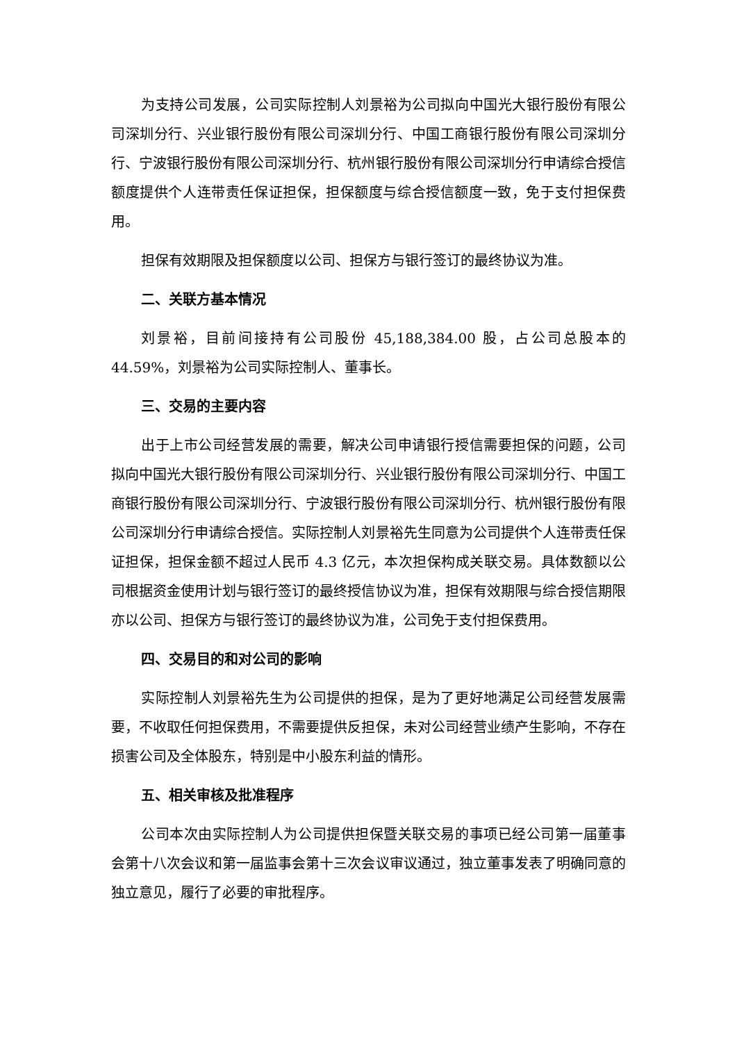为支持公司发展，公司实际控制人刘景裕为公司拟向中国光大银行股份有限公司深圳分行、兴业银行股份有限公司深圳分行、中国工商银行股份有限公司深圳分行、宁波银行股份有限公司深圳分行、杭州银行股份有限公司深圳分行申请综合授信额度提供个人连带责任保证担保，担保额度与综合授信额度一致，免于支付担保费用。
担保有效期限及担保额度以公司、担保方与银行签订的最终协议为准。
二、关联方基本情况
刘景裕，目前间接持有公司股份 45,188,384.00 股，占公司总股本的 44.59%，刘景裕为公司实际控制人、董事长。
三、交易的主要内容
出于上市公司经营发展的需要，解决公司申请银行授信需要担保的问题，公司拟向中国光大银行股份有限公司深圳分行、兴业银行股份有限公司深圳分行、中国工商银行股份有限公司深圳分行、宁波银行股份有限公司深圳分行、杭州银行股份有限公司深圳分行申请综合授信。实际控制人刘景裕先生同意为公司提供个人连带责任保证担保，担保金额不超过人民币 4.3 亿元，本次担保构成关联交易。具体数额以公司根据资金使用计划与银行签订的最终授信协议为准，担保有效期限与综合授信期限亦以公司、担保方与银行签订的最终协议为准，公司免于支付担保费用。
四、交易目的和对公司的影响
实际控制人刘景裕先生为公司提供的担保，是为了更好地满足公司经营发展需要，不收取任何担保费用，不需要提供反担保，未对公司经营业绩产生影响，不存在损害公司及全体股东，特别是中小股东利益的情形。
五、相关审核及批准程序
公司本次由实际控制人为公司提供担保暨关联交易的事项已经公司第一届董事会第十八次会议和第一届监事会第十三次会议审议通过，独立董事发表了明确同意的独立意见，履行了必要的审批程序。